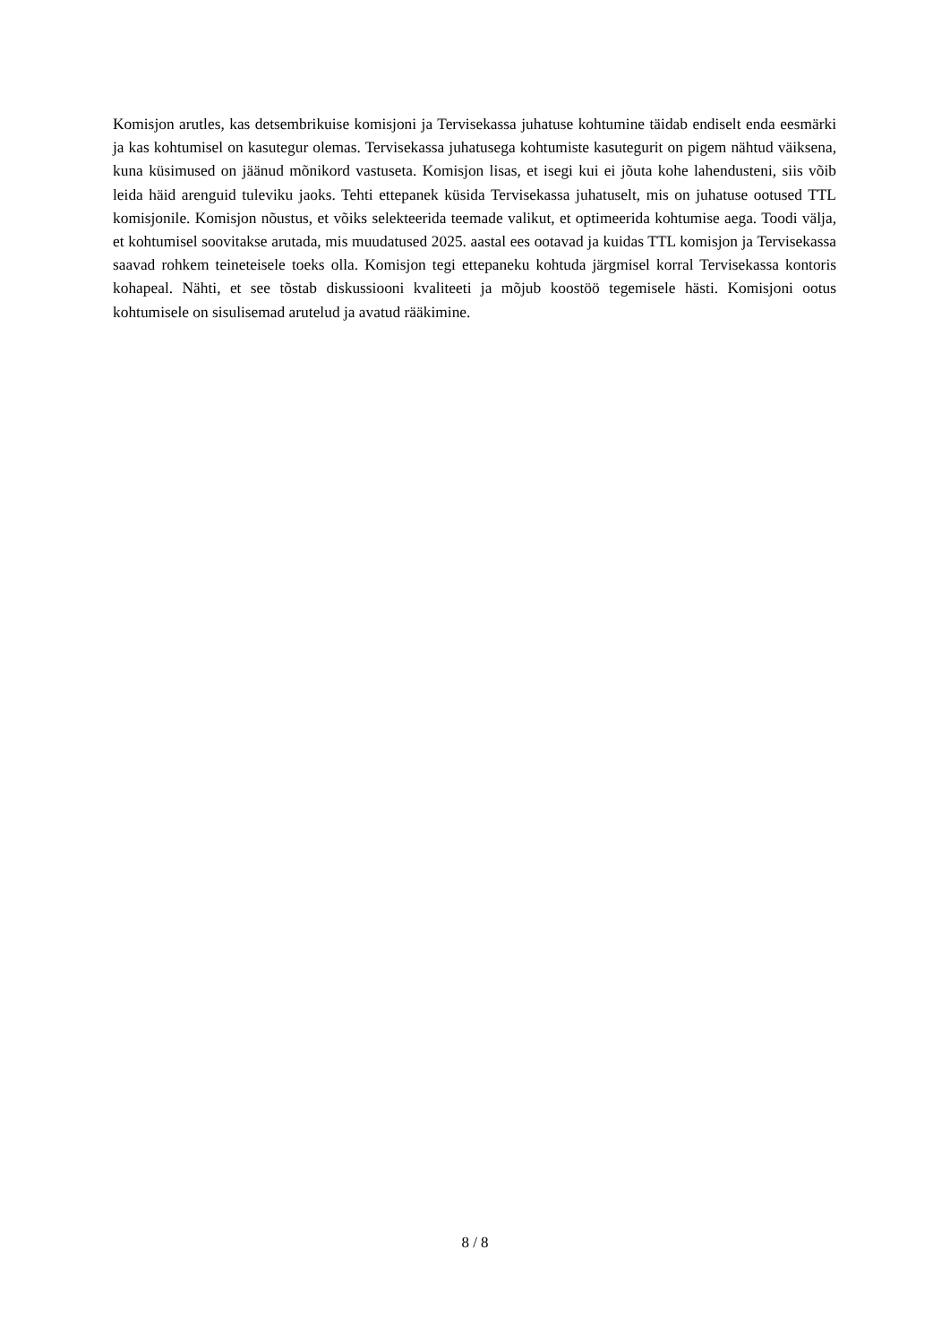Komisjon arutles, kas detsembrikuise komisjoni ja Tervisekassa juhatuse kohtumine täidab endiselt enda eesmärki ja kas kohtumisel on kasutegur olemas. Tervisekassa juhatusega kohtumiste kasutegurit on pigem nähtud väiksena, kuna küsimused on jäänud mõnikord vastuseta. Komisjon lisas, et isegi kui ei jõuta kohe lahendusteni, siis võib leida häid arenguid tuleviku jaoks. Tehti ettepanek küsida Tervisekassa juhatuselt, mis on juhatuse ootused TTL komisjonile. Komisjon nõustus, et võiks selekteerida teemade valikut, et optimeerida kohtumise aega. Toodi välja, et kohtumisel soovitakse arutada, mis muudatused 2025. aastal ees ootavad ja kuidas TTL komisjon ja Tervisekassa saavad rohkem teineteisele toeks olla. Komisjon tegi ettepaneku kohtuda järgmisel korral Tervisekassa kontoris kohapeal. Nähti, et see tõstab diskussiooni kvaliteeti ja mõjub koostöö tegemisele hästi. Komisjoni ootus kohtumisele on sisulisemad arutelud ja avatud rääkimine.
8 / 8